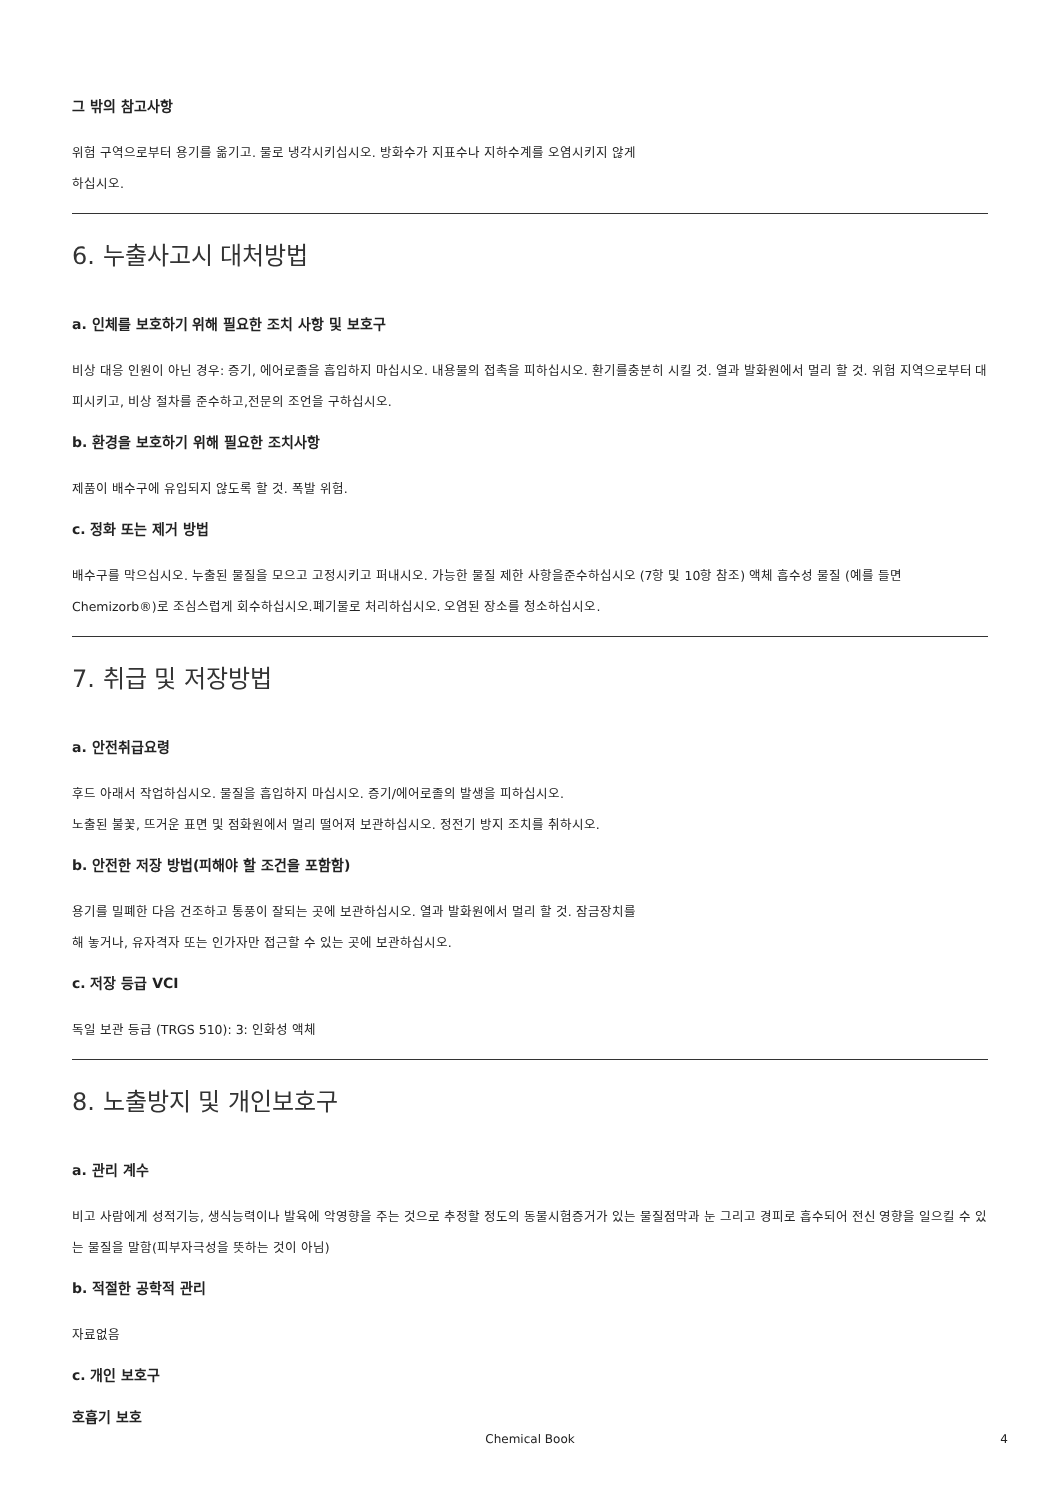그 밖의 참고사항
위험 구역으로부터 용기를 옮기고. 물로 냉각시키십시오. 방화수가 지표수나 지하수계를 오염시키지 않게
하십시오.
6. 누출사고시 대처방법
a. 인체를 보호하기 위해 필요한 조치 사항 및 보호구
비상 대응 인원이 아닌 경우: 증기, 에어로졸을 흡입하지 마십시오. 내용물의 접촉을 피하십시오. 환기를충분히 시킬 것. 열과 발화원에서 멀리 할 것. 위험 지역으로부터 대피시키고, 비상 절차를 준수하고,전문의 조언을 구하십시오.
b. 환경을 보호하기 위해 필요한 조치사항
제품이 배수구에 유입되지 않도록 할 것. 폭발 위험.
c. 정화 또는 제거 방법
배수구를 막으십시오. 누출된 물질을 모으고 고정시키고 퍼내시오. 가능한 물질 제한 사항을준수하십시오 (7항 및 10항 참조) 액체 흡수성 물질 (예를 들면 Chemizorb®)로 조심스럽게 회수하십시오.폐기물로 처리하십시오. 오염된 장소를 청소하십시오.
7. 취급 및 저장방법
a. 안전취급요령
후드 아래서 작업하십시오. 물질을 흡입하지 마십시오. 증기/에어로졸의 발생을 피하십시오.
노출된 불꽃, 뜨거운 표면 및 점화원에서 멀리 떨어져 보관하십시오. 정전기 방지 조치를 취하시오.
b. 안전한 저장 방법(피해야 할 조건을 포함함)
용기를 밀폐한 다음 건조하고 통풍이 잘되는 곳에 보관하십시오. 열과 발화원에서 멀리 할 것. 잠금장치를
해 놓거나, 유자격자 또는 인가자만 접근할 수 있는 곳에 보관하십시오.
c. 저장 등급 VCI
독일 보관 등급 (TRGS 510): 3: 인화성 액체
8. 노출방지 및 개인보호구
a. 관리 계수
비고 사람에게 성적기능, 생식능력이나 발육에 악영향을 주는 것으로 추정할 정도의 동물시험증거가 있는 물질점막과 눈 그리고 경피로 흡수되어 전신 영향을 일으킬 수 있는 물질을 말함(피부자극성을 뜻하는 것이 아님)
b. 적절한 공학적 관리
자료없음
c. 개인 보호구
호흡기 보호
Chemical Book
4